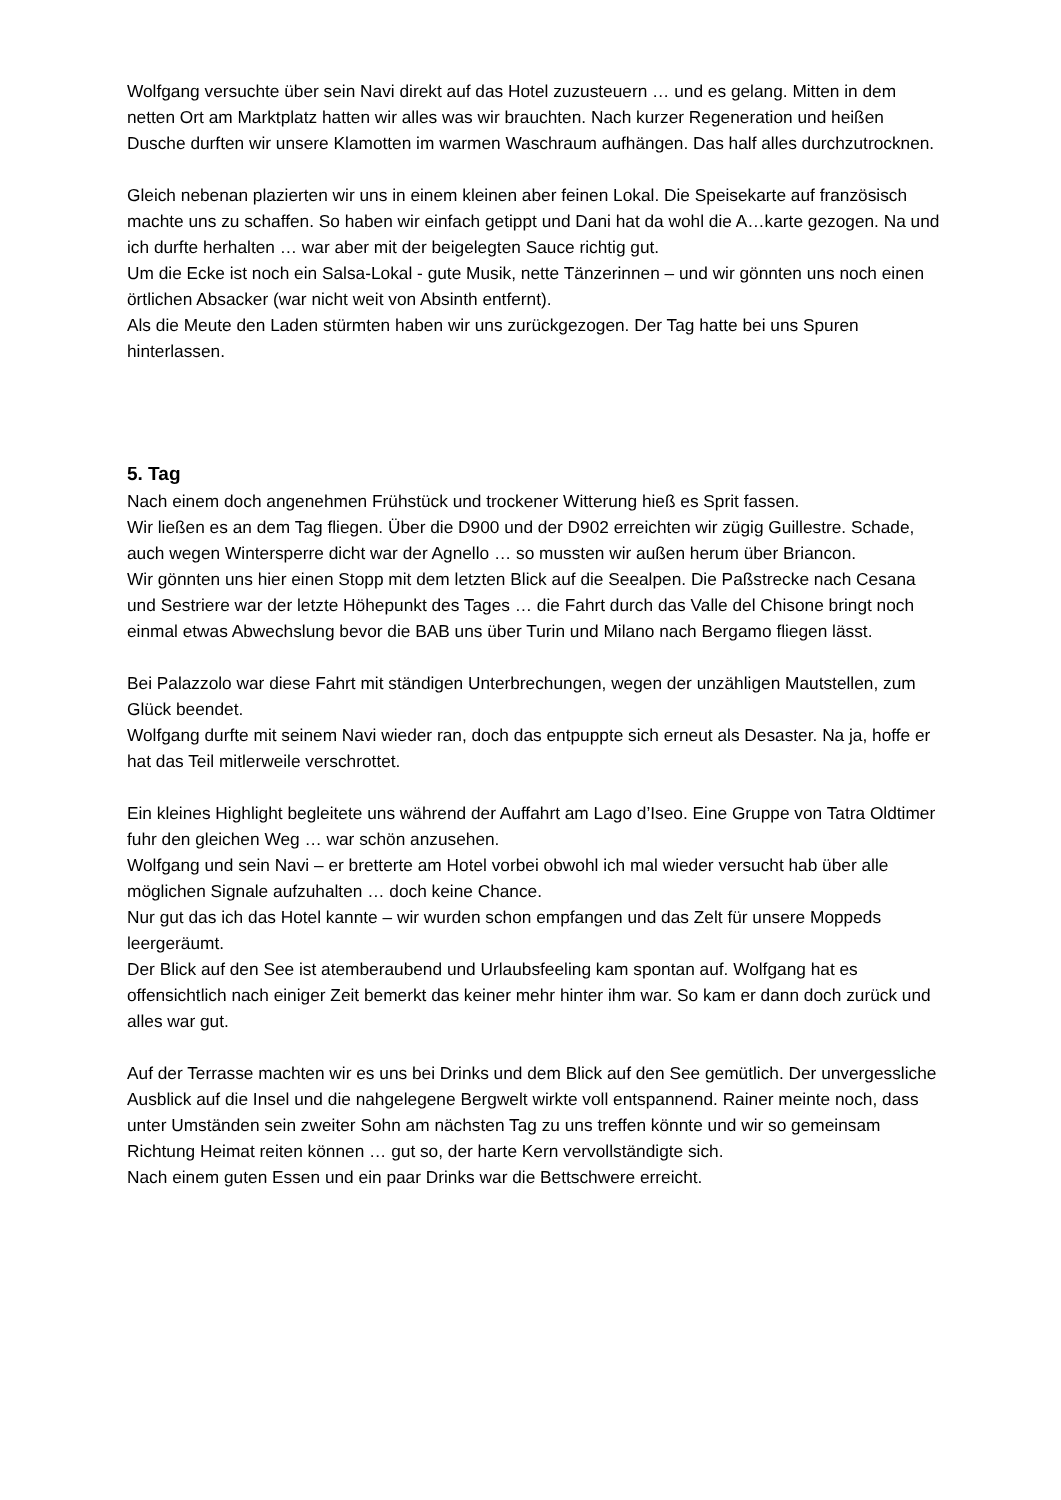Wolfgang versuchte über sein Navi direkt auf das Hotel zuzusteuern … und es gelang. Mitten in dem netten Ort am Marktplatz hatten wir alles was wir brauchten. Nach kurzer Regeneration und heißen Dusche durften wir unsere Klamotten im warmen Waschraum aufhängen. Das half alles durchzutrocknen.
Gleich nebenan plazierten wir uns in einem kleinen aber feinen Lokal. Die Speisekarte auf französisch machte uns zu schaffen. So haben wir einfach getippt und Dani hat da wohl die A…karte gezogen. Na und ich durfte herhalten … war aber mit der beigelegten Sauce richtig gut.
Um die Ecke ist noch ein Salsa-Lokal - gute Musik, nette Tänzerinnen – und wir gönnten uns noch einen örtlichen Absacker (war nicht weit von Absinth entfernt).
Als die Meute den Laden stürmten haben wir uns zurückgezogen. Der Tag hatte bei uns Spuren hinterlassen.
5. Tag
Nach einem doch angenehmen Frühstück und trockener Witterung hieß es Sprit fassen.
Wir ließen es an dem Tag fliegen. Über die D900 und der D902 erreichten wir zügig Guillestre. Schade, auch wegen Wintersperre dicht war der Agnello … so mussten wir außen herum über Briancon.
Wir gönnten uns hier einen Stopp mit dem letzten Blick auf die Seealpen. Die Paßstrecke nach Cesana und Sestriere war der letzte Höhepunkt des Tages … die Fahrt durch das Valle del Chisone bringt noch einmal etwas Abwechslung bevor die BAB uns über Turin und Milano nach Bergamo fliegen lässt.
Bei Palazzolo war diese Fahrt mit ständigen Unterbrechungen, wegen der unzähligen Mautstellen, zum Glück beendet.
Wolfgang durfte mit seinem Navi wieder ran, doch das entpuppte sich erneut als Desaster. Na ja, hoffe er hat das Teil mitlerweile verschrottet.
Ein kleines Highlight begleitete uns während der Auffahrt am Lago d’Iseo. Eine Gruppe von Tatra Oldtimer fuhr den gleichen Weg … war schön anzusehen.
Wolfgang und sein Navi – er bretterte am Hotel vorbei obwohl ich mal wieder versucht hab über alle möglichen Signale aufzuhalten … doch keine Chance.
Nur gut das ich das Hotel kannte – wir wurden schon empfangen und das Zelt für unsere Moppeds leergeräumt.
Der Blick auf den See ist atemberaubend und Urlaubsfeeling kam spontan auf. Wolfgang hat es offensichtlich nach einiger Zeit bemerkt das keiner mehr hinter ihm war. So kam er dann doch zurück und alles war gut.
Auf der Terrasse machten wir es uns bei Drinks und dem Blick auf den See gemütlich. Der unvergessliche Ausblick auf die Insel und die nahgelegene Bergwelt wirkte voll entspannend. Rainer meinte noch, dass unter Umständen sein zweiter Sohn am nächsten Tag zu uns treffen könnte und wir so gemeinsam Richtung Heimat reiten können … gut so, der harte Kern vervollständigte sich.
Nach einem guten Essen und ein paar Drinks war die Bettschwere erreicht.